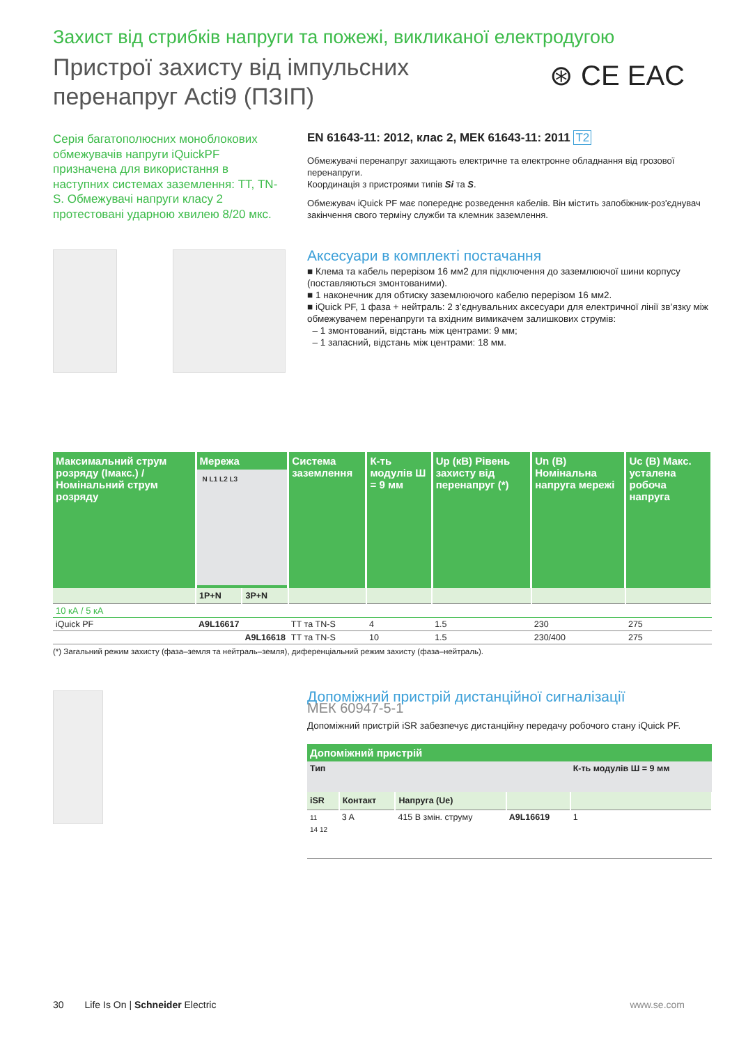Захист від стрибків напруги та пожежі, викликаної електродугою
Пристрої захисту від імпульсних
перенапруг Acti9 (ПЗІП)
⊛ CE EAC
Серія багатополюсних моноблокових обмежувачів напруги iQuickPF призначена для використання в наступних системах заземлення: ТТ, TN-S. Обмежувачі напруги класу 2 протестовані ударною хвилею 8/20 мкс.
EN 61643-11: 2012, клас 2, МЕК 61643-11: 2011 T2
Обмежувачі перенапруг захищають електричне та електронне обладнання від грозової перенапруги.
Координація з пристроями типів Si та S.
Обмежувач iQuick PF має попереднє розведення кабелів. Він містить запобіжник-роз'єднувач закінчення свого терміну служби та клемник заземлення.
Аксесуари в комплекті постачання
■ Клема та кабель перерізом 16 мм2 для підключення до заземлюючої шини корпусу (поставляються змонтованими).
■ 1 наконечник для обтиску заземлюючого кабелю перерізом 16 мм2.
■ iQuick PF, 1 фаза + нейтраль: 2 з’єднувальних аксесуари для електричної лінії зв’язку між обмежувачем перенапруги та вхідним вимикачем залишкових струмів:
– 1 змонтований, відстань між центрами: 9 мм;
– 1 запасний, відстань між центрами: 18 мм.
| Максимальний струм розряду (Імакс.) / Номінальний струм розряду | Мережа N L1 L2 L3 | | Система заземлення | К-ть модулів Ш = 9 мм | Up (кВ) Рівень захисту від перенапруг (*) | Un (В) Номінальна напруга мережі | Uc (В) Макс. усталена робоча напруга |
| --- | --- | --- | --- | --- | --- | --- | --- |
| | 1P+N | 3P+N | | | | | |
| 10 кА / 5 кА | | | | | | | |
| iQuick PF | A9L16617 | | ТТ та TN-S | 4 | 1.5 | 230 | 275 |
| | | A9L16618 | ТТ та TN-S | 10 | 1.5 | 230/400 | 275 |
(*) Загальний режим захисту (фаза–земля та нейтраль–земля), диференціальний режим захисту (фаза–нейтраль).
Допоміжний пристрій дистанційної сигналізації
МЕК 60947-5-1
Допоміжний пристрій iSR забезпечує дистанційну передачу робочого стану iQuick PF.
| Допоміжний пристрій | | | | |
| --- | --- | --- | --- | --- |
| Тип | | | | К-ть модулів Ш = 9 мм |
| iSR | Контакт | Напруга (Ue) | | |
| 11 14 12 | 3 A | 415 В змін. струму | A9L16619 | 1 |
30 Life Is On | Schneider Electric www.se.com